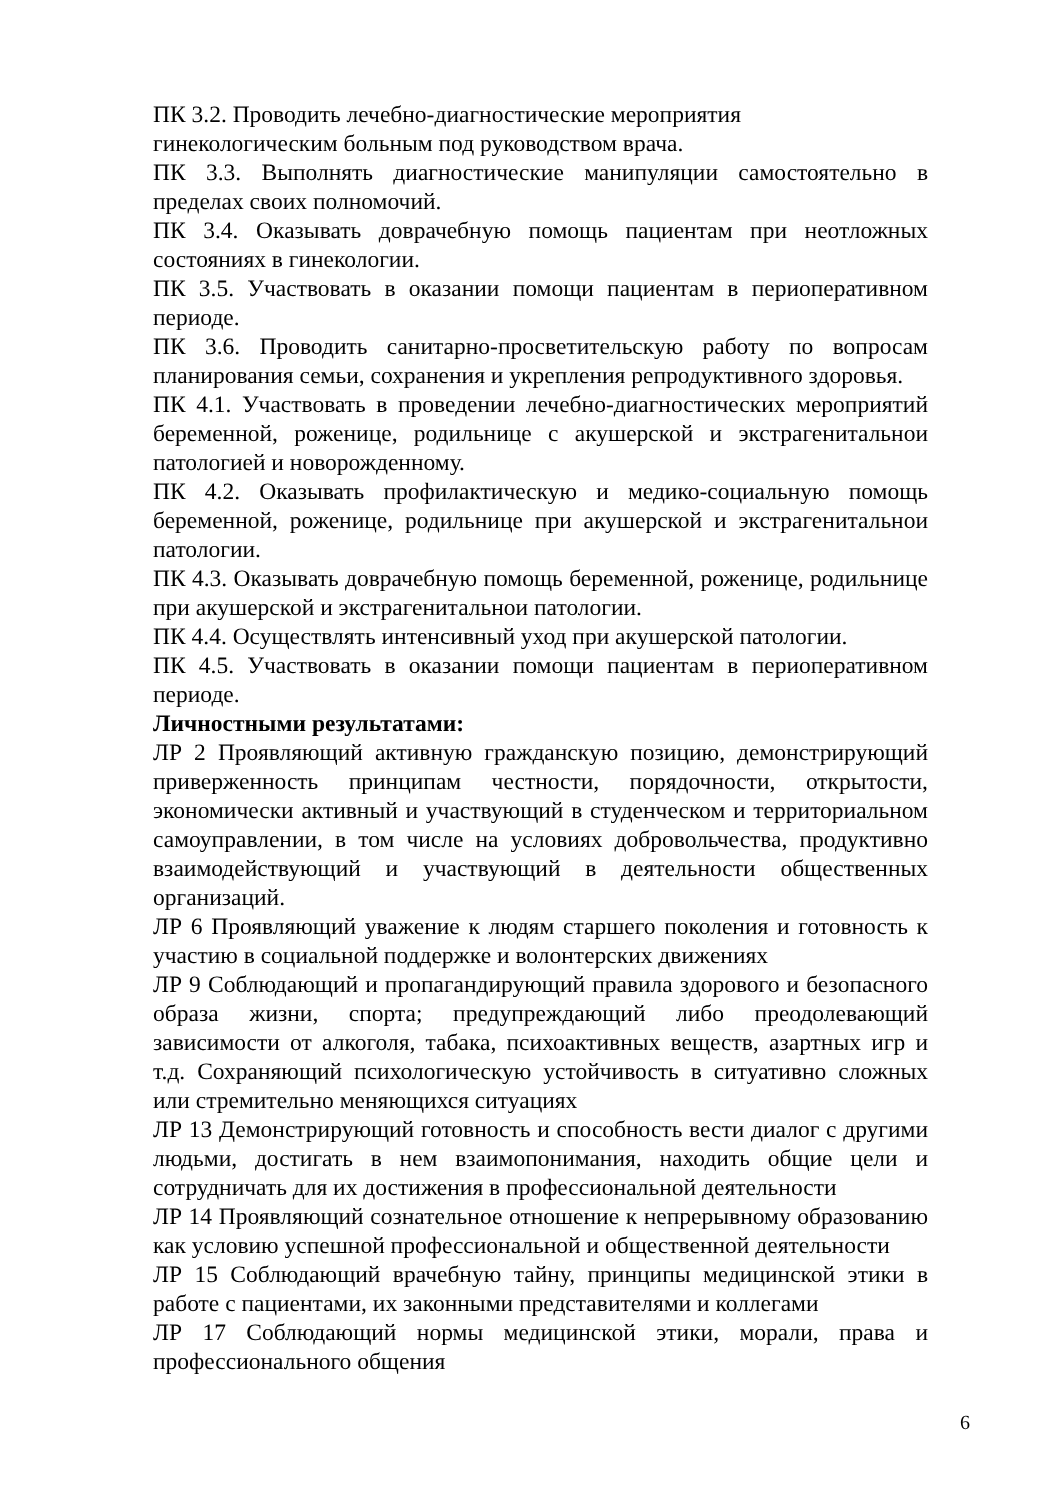ПК 3.2. Проводить лечебно-диагностические мероприятия
гинекологическим больным под руководством врача.
ПК 3.3. Выполнять диагностические манипуляции самостоятельно в пределах своих полномочий.
ПК 3.4. Оказывать доврачебную помощь пациентам при неотложных состояниях в гинекологии.
ПК 3.5. Участвовать в оказании помощи пациентам в периоперативном периоде.
ПК 3.6. Проводить санитарно-просветительскую работу по вопросам планирования семьи, сохранения и укрепления репродуктивного здоровья.
ПК 4.1. Участвовать в проведении лечебно-диагностических мероприятий беременной, роженице, родильнице с акушерской и экстрагенитальнои патологией и новорожденному.
ПК 4.2. Оказывать профилактическую и медико-социальную помощь беременной, роженице, родильнице при акушерской и экстрагенитальнои патологии.
ПК 4.3. Оказывать доврачебную помощь беременной, роженице, родильнице при акушерской и экстрагенитальнои патологии.
ПК 4.4. Осуществлять интенсивный уход при акушерской патологии.
ПК 4.5. Участвовать в оказании помощи пациентам в периоперативном периоде.
Личностными результатами:
ЛР 2 Проявляющий активную гражданскую позицию, демонстрирующий приверженность принципам честности, порядочности, открытости, экономически активный и участвующий в студенческом и территориальном самоуправлении, в том числе на условиях добровольчества, продуктивно взаимодействующий и участвующий в деятельности общественных организаций.
ЛР 6 Проявляющий уважение к людям старшего поколения и готовность к участию в социальной поддержке и волонтерских движениях
ЛР 9 Соблюдающий и пропагандирующий правила здорового и безопасного образа жизни, спорта; предупреждающий либо преодолевающий зависимости от алкоголя, табака, психоактивных веществ, азартных игр и т.д. Сохраняющий психологическую устойчивость в ситуативно сложных или стремительно меняющихся ситуациях
ЛР 13 Демонстрирующий готовность и способность вести диалог с другими людьми, достигать в нем взаимопонимания, находить общие цели и сотрудничать для их достижения в профессиональной деятельности
ЛР 14 Проявляющий сознательное отношение к непрерывному образованию как условию успешной профессиональной и общественной деятельности
ЛР 15 Соблюдающий врачебную тайну, принципы медицинской этики в работе с пациентами, их законными представителями и коллегами
ЛР 17 Соблюдающий нормы медицинской этики, морали, права и профессионального общения
6